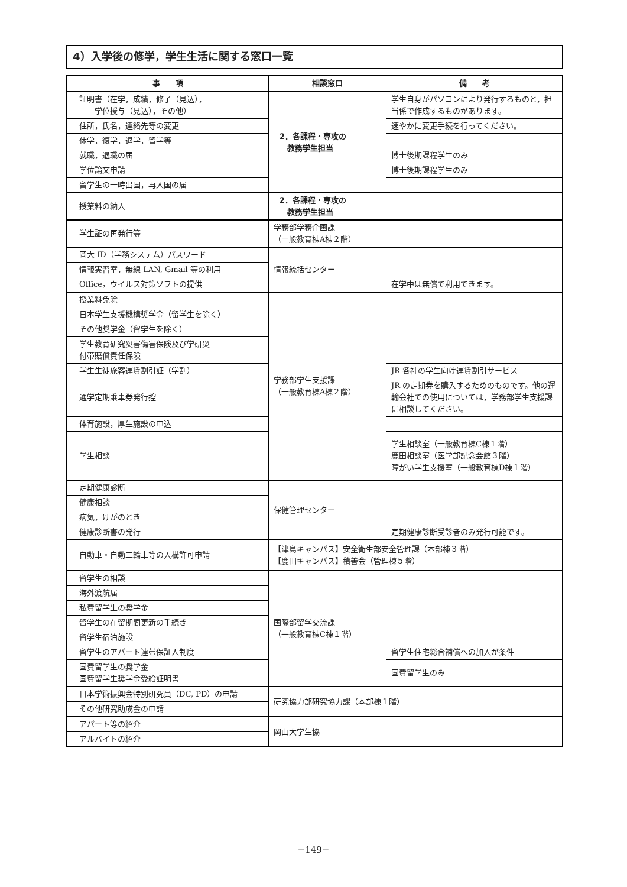4）入学後の修学，学生生活に関する窓口一覧
| 事 項 | 相談窓口 | 備 考 |
| --- | --- | --- |
| 証明書（在学，成績，修了（見込）， 学位授与（見込），その他） | 2．各課程・専攻の 教務学生担当 | 学生自身がパソコンにより発行するものと，担当係で作成するものがあります。 |
| 住所，氏名，連絡先等の変更 | | 速やかに変更手続を行ってください。 |
| 休学，復学，退学，留学等 | | |
| 就職，退職の届 | | 博士後期課程学生のみ |
| 学位論文申請 | | 博士後期課程学生のみ |
| 留学生の一時出国，再入国の届 | | |
| 授業料の納入 | 2．各課程・専攻の 教務学生担当 | |
| 学生証の再発行等 | 学務部学務企画課 （一般教育棟A棟２階） | |
| 岡大 ID（学務システム）パスワード | 情報統括センター | |
| 情報実習室，無線 LAN, Gmail 等の利用 | | |
| Office，ウイルス対策ソフトの提供 | | 在学中は無償で利用できます。 |
| 授業料免除 | 学務部学生支援課 （一般教育棟A棟２階） | |
| 日本学生支援機構奨学金（留学生を除く） | | |
| その他奨学金（留学生を除く） | | |
| 学生教育研究災害傷害保険及び学研災 付帯賠償責任保険 | | |
| 学生生徒旅客運賃割引証（学割） | | JR 各社の学生向け運賃割引サービス |
| 通学定期乗車券発行控 | | JR の定期券を購入するためのものです。他の運輸会社での使用については，学務部学生支援課に相談してください。 |
| 体育施設，厚生施設の申込 | | |
| 学生相談 | | 学生相談室（一般教育棟C棟１階） 鹿田相談室（医学部記念会館３階） 障がい学生支援室（一般教育棟D棟１階） |
| 定期健康診断 | 保健管理センター | |
| 健康相談 | | |
| 病気，けがのとき | | |
| 健康診断書の発行 | | 定期健康診断受診者のみ発行可能です。 |
| 自動車・自動二輪車等の入構許可申請 | 【津島キャンパス】安全衛生部安全管理課（本部棟３階） 【鹿田キャンパス】積善会（管理棟５階） | |
| 留学生の相談 | 国際部留学交流課 （一般教育棟C棟１階） | |
| 海外渡航届 | | |
| 私費留学生の奨学金 | | |
| 留学生の在留期間更新の手続き | | |
| 留学生宿泊施設 | | |
| 留学生のアパート連帯保証人制度 | | 留学生住宅総合補償への加入が条件 |
| 国費留学生の奨学金 国費留学生奨学金受給証明書 | | 国費留学生のみ |
| 日本学術振興会特別研究員（DC, PD）の申請 | 研究協力部研究協力課（本部棟１階） | |
| その他研究助成金の申請 | | |
| アパート等の紹介 | 岡山大学生協 | |
| アルバイトの紹介 | | |
−149−